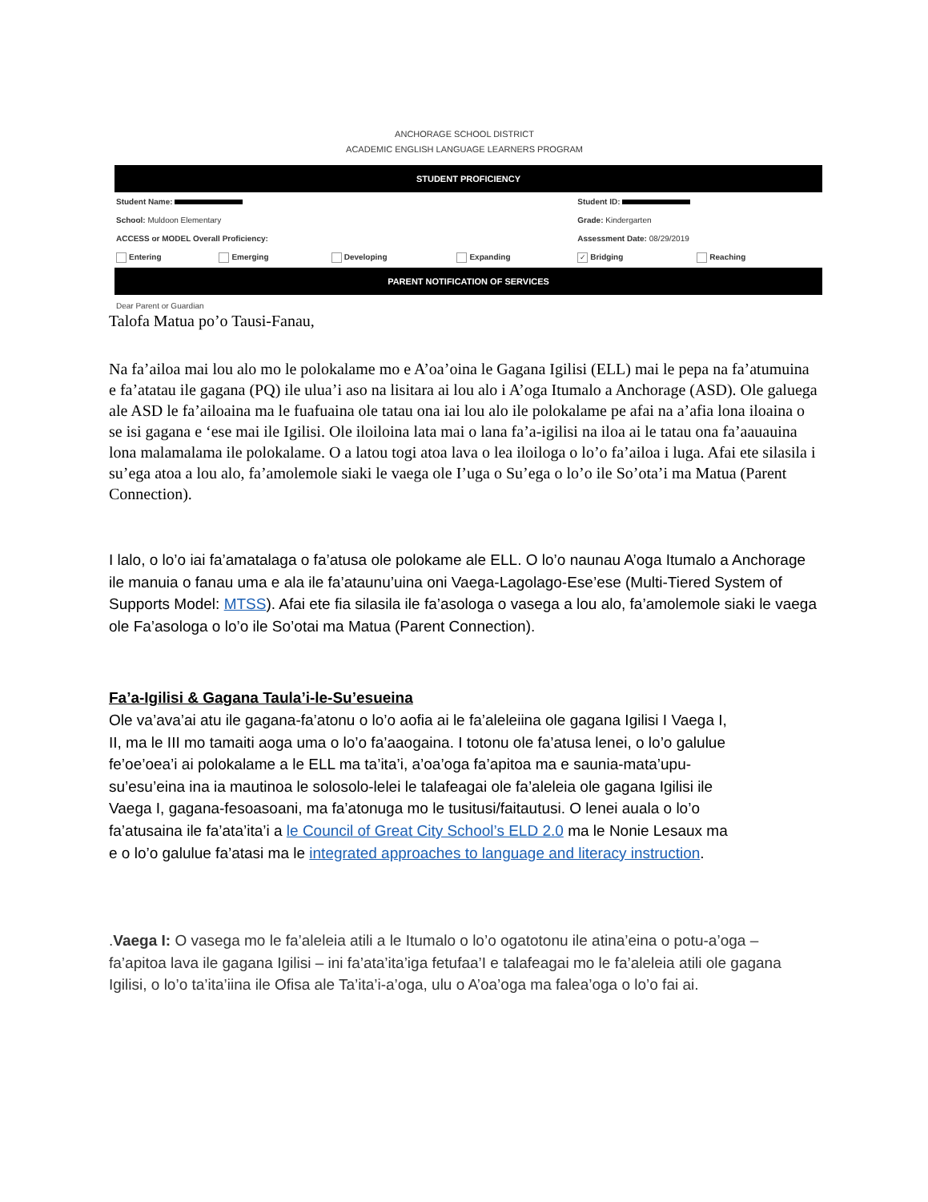ANCHORAGE SCHOOL DISTRICT
ACADEMIC ENGLISH LANGUAGE LEARNERS PROGRAM
| STUDENT PROFICIENCY | | | | | |
| Student Name: | | | | Student ID: | |
| School: Muldoon Elementary | | | | Grade: Kindergarten | |
| ACCESS or MODEL Overall Proficiency: | | | | Assessment Date: 08/29/2019 | |
| Entering | Emerging | Developing | Expanding | ✓ Bridging | Reaching |
| PARENT NOTIFICATION OF SERVICES | | | | | |
Dear Parent or Guardian
Talofa Matua po’o Tausi-Fanau,
Na fa’ailoa mai lou alo mo le polokalame mo e A’oa’oina le Gagana Igilisi (ELL) mai le pepa na fa’atumuina e fa’atatau ile gagana (PQ) ile ulua’i aso na lisitara ai lou alo i A’oga Itumalo a Anchorage (ASD). Ole galuega ale ASD le fa’ailoaina ma le fuafuaina ole tatau ona iai lou alo ile polokalame pe afai na a’afia lona iloaina o se isi gagana e ‘ese mai ile Igilisi. Ole iloiloina lata mai o lana fa’a-igilisi na iloa ai le tatau ona fa’aauauina lona malamalama ile polokalame. O a latou togi atoa lava o lea iloiloga o lo’o fa’ailoa i luga. Afai ete silasila i su’ega atoa a lou alo, fa’amolemole siaki le vaega ole I’uga o Su’ega o lo’o ile So’ota’i ma Matua (Parent Connection).
I lalo, o lo’o iai fa’amatalaga o fa’atusa ole polokame ale ELL. O lo’o naunau A’oga Itumalo a Anchorage ile manuia o fanau uma e ala ile fa’ataunu’uina oni Vaega-Lagolago-Ese’ese (Multi-Tiered System of Supports Model: MTSS). Afai ete fia silasila ile fa’asologa o vasega a lou alo, fa’amolemole siaki le vaega ole Fa’asologa o lo’o ile So’otai ma Matua (Parent Connection).
Fa’a-Igilisi & Gagana Taula’i-le-Su’esueina
Ole va’ava’ai atu ile gagana-fa’atonu o lo’o aofia ai le fa’aleleiina ole gagana Igilisi I Vaega I, II, ma le III mo tamaiti aoga uma o lo’o fa’aaogaina. I totonu ole fa’atusa lenei, o lo’o galulue fe’oe’oea’i ai polokalame a le ELL ma ta’ita’i, a’oa’oga fa’apitoa ma e saunia-mata’upu-su’esu’eina ina ia mautinoa le solosolo-lelei le talafeagai ole fa’aleleia ole gagana Igilisi ile Vaega I, gagana-fesoasoani, ma fa’atonuga mo le tusitusi/faitautusi. O lenei auala o lo’o fa’atusaina ile fa’ata’ita’i a le Council of Great City School’s ELD 2.0 ma le Nonie Lesaux ma e o lo’o galulue fa’atasi ma le integrated approaches to language and literacy instruction.
.Vaega I: O vasega mo le fa’aleleia atili a le Itumalo o lo’o ogatotonu ile atina’eina o potu-a’oga – fa’apitoa lava ile gagana Igilisi – ini fa’ata’ita’iga fetufaa’I e talafeagai mo le fa’aleleia atili ole gagana Igilisi, o lo’o ta’ita’iina ile Ofisa ale Ta’ita’i-a’oga, ulu o A’oa’oga ma falea’oga o lo’o fai ai.